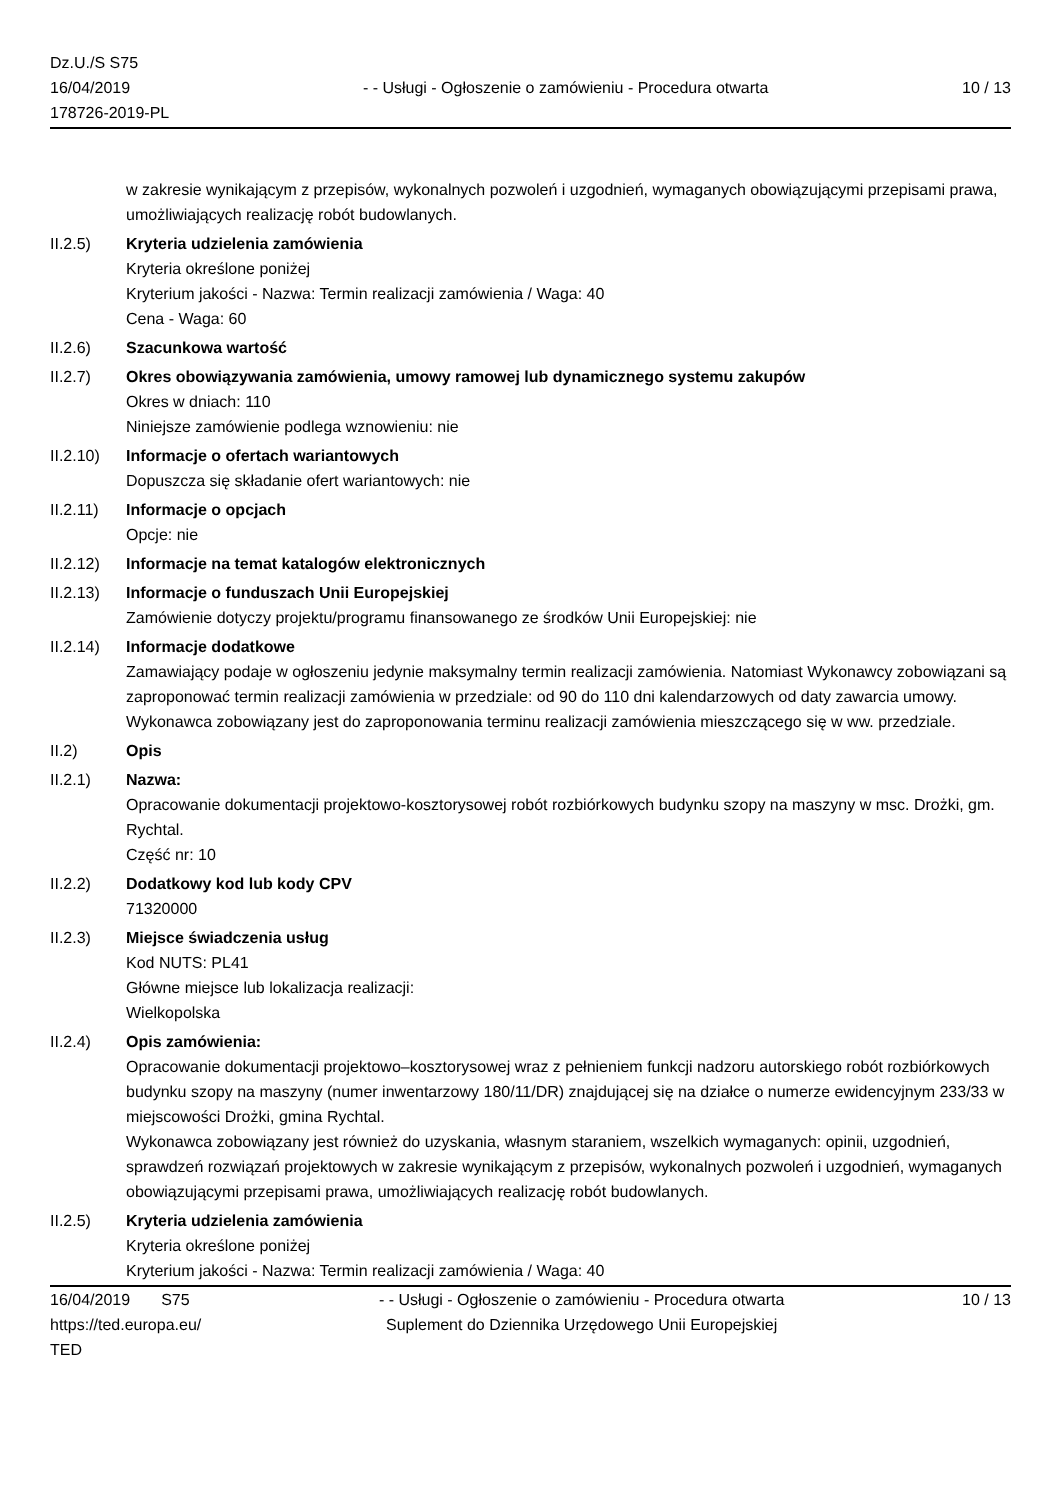Dz.U./S S75
16/04/2019
178726-2019-PL
- - Usługi - Ogłoszenie o zamówieniu - Procedura otwarta
10 / 13
w zakresie wynikającym z przepisów, wykonalnych pozwoleń i uzgodnień, wymaganych obowiązującymi przepisami prawa, umożliwiających realizację robót budowlanych.
II.2.5) Kryteria udzielenia zamówienia
Kryteria określone poniżej
Kryterium jakości - Nazwa: Termin realizacji zamówienia / Waga: 40
Cena - Waga: 60
II.2.6) Szacunkowa wartość
II.2.7) Okres obowiązywania zamówienia, umowy ramowej lub dynamicznego systemu zakupów
Okres w dniach: 110
Niniejsze zamówienie podlega wznowieniu: nie
II.2.10)
Informacje o ofertach wariantowych
Dopuszcza się składanie ofert wariantowych: nie
II.2.11)
Informacje o opcjach
Opcje: nie
II.2.12)
Informacje na temat katalogów elektronicznych
II.2.13)
Informacje o funduszach Unii Europejskiej
Zamówienie dotyczy projektu/programu finansowanego ze środków Unii Europejskiej: nie
II.2.14)
Informacje dodatkowe
Zamawiający podaje w ogłoszeniu jedynie maksymalny termin realizacji zamówienia. Natomiast Wykonawcy zobowiązani są zaproponować termin realizacji zamówienia w przedziale: od 90 do 110 dni kalendarzowych od daty zawarcia umowy. Wykonawca zobowiązany jest do zaproponowania terminu realizacji zamówienia mieszczącego się w ww. przedziale.
II.2) Opis
II.2.1) Nazwa:
Opracowanie dokumentacji projektowo-kosztorysowej robót rozbiórkowych budynku szopy na maszyny w msc. Drożki, gm. Rychtal.
Część nr: 10
II.2.2) Dodatkowy kod lub kody CPV
71320000
II.2.3) Miejsce świadczenia usług
Kod NUTS: PL41
Główne miejsce lub lokalizacja realizacji:
Wielkopolska
II.2.4) Opis zamówienia:
Opracowanie dokumentacji projektowo–kosztorysowej wraz z pełnieniem funkcji nadzoru autorskiego robót rozbiórkowych budynku szopy na maszyny (numer inwentarzowy 180/11/DR) znajdującej się na działce o numerze ewidencyjnym 233/33 w miejscowości Drożki, gmina Rychtal.
Wykonawca zobowiązany jest również do uzyskania, własnym staraniem, wszelkich wymaganych: opinii, uzgodnień, sprawdzeń rozwiązań projektowych w zakresie wynikającym z przepisów, wykonalnych pozwoleń i uzgodnień, wymaganych obowiązującymi przepisami prawa, umożliwiających realizację robót budowlanych.
II.2.5) Kryteria udzielenia zamówienia
Kryteria określone poniżej
Kryterium jakości - Nazwa: Termin realizacji zamówienia / Waga: 40
16/04/2019 S75
https://ted.europa.eu/
TED
- - Usługi - Ogłoszenie o zamówieniu - Procedura otwarta
Suplement do Dziennika Urzędowego Unii Europejskiej
10 / 13